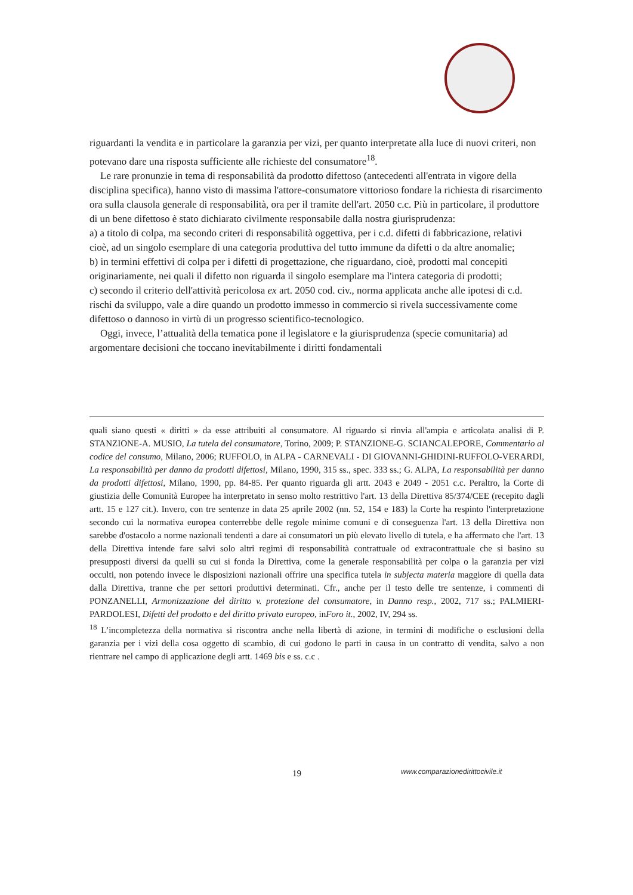riguardanti la vendita e in particolare la garanzia per vizi, per quanto interpretate alla luce di nuovi criteri, non potevano dare una risposta sufficiente alle richieste del consumatore<sup>18</sup>.
Le rare pronunzie in tema di responsabilità da prodotto difettoso (antecedenti all'entrata in vigore della disciplina specifica), hanno visto di massima l'attore-consumatore vittorioso fondare la richiesta di risarcimento ora sulla clausola generale di responsabilità, ora per il tramite dell'art. 2050 c.c. Più in particolare, il produttore di un bene difettoso è stato dichiarato civilmente responsabile dalla nostra giurisprudenza:
a) a titolo di colpa, ma secondo criteri di responsabilità oggettiva, per i c.d. difetti di fabbricazione, relativi cioè, ad un singolo esemplare di una categoria produttiva del tutto immune da difetti o da altre anomalie;
b) in termini effettivi di colpa per i difetti di progettazione, che riguardano, cioè, prodotti mal concepiti originariamente, nei quali il difetto non riguarda il singolo esemplare ma l'intera categoria di prodotti;
c) secondo il criterio dell'attività pericolosa ex art. 2050 cod. civ., norma applicata anche alle ipotesi di c.d. rischi da sviluppo, vale a dire quando un prodotto immesso in commercio si rivela successivamente come difettoso o dannoso in virtù di un progresso scientifico-tecnologico.
Oggi, invece, l’attualità della tematica pone il legislatore e la giurisprudenza (specie comunitaria) ad argomentare decisioni che toccano inevitabilmente i diritti fondamentali
quali siano questi « diritti » da esse attribuiti al consumatore. Al riguardo si rinvia all'ampia e articolata analisi di P. STANZIONE-A. MUSIO, La tutela del consumatore, Torino, 2009; P. STANZIONE-G. SCIANCALEPORE, Commentario al codice del consumo, Milano, 2006; RUFFOLO, in ALPA - CARNEVALI - DI GIOVANNI-GHIDINI-RUFFOLO-VERARDI, La responsabilità per danno da prodotti difettosi, Milano, 1990, 315 ss., spec. 333 ss.; G. ALPA, La responsabilità per danno da prodotti difettosi, Milano, 1990, pp. 84-85. Per quanto riguarda gli artt. 2043 e 2049 - 2051 c.c. Peraltro, la Corte di giustizia delle Comunità Europee ha interpretato in senso molto restrittivo l'art. 13 della Direttiva 85/374/CEE (recepito dagli artt. 15 e 127 cit.). Invero, con tre sentenze in data 25 aprile 2002 (nn. 52, 154 e 183) la Corte ha respinto l'interpretazione secondo cui la normativa europea conterrebbe delle regole minime comuni e di conseguenza l'art. 13 della Direttiva non sarebbe d'ostacolo a norme nazionali tendenti a dare ai consumatori un più elevato livello di tutela, e ha affermato che l'art. 13 della Direttiva intende fare salvi solo altri regimi di responsabilità contrattuale od extracontrattuale che si basino su presupposti diversi da quelli su cui si fonda la Direttiva, come la generale responsabilità per colpa o la garanzia per vizi occulti, non potendo invece le disposizioni nazionali offrire una specifica tutela in subjecta materia maggiore di quella data dalla Direttiva, tranne che per settori produttivi determinati. Cfr., anche per il testo delle tre sentenze, i commenti di PONZANELLI, Armonizzazione del diritto v. protezione del consumatore, in Danno resp., 2002, 717 ss.; PALMIERI-PARDOLESI, Difetti del prodotto e del diritto privato europeo, inForo it., 2002, IV, 294 ss.
<sup>18</sup> L’incompletezza della normativa si riscontra anche nella libertà di azione, in termini di modifiche o esclusioni della garanzia per i vizi della cosa oggetto di scambio, di cui godono le parti in causa in un contratto di vendita, salvo a non rientrare nel campo di applicazione degli artt. 1469 bis e ss. c.c .
19 www.comparazionedirittocivile.it